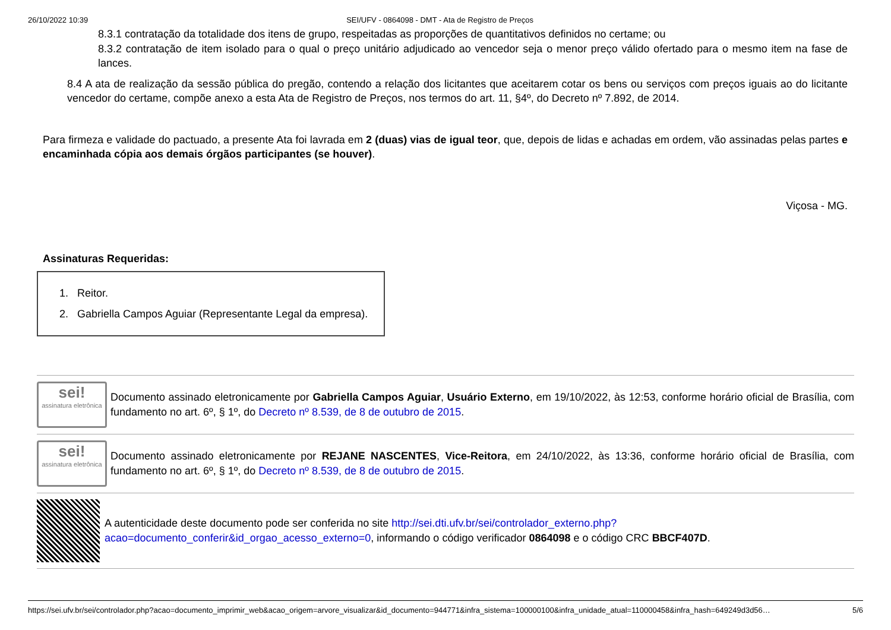26/10/2022 10:39 SEI/UFV - 0864098 - DMT - Ata de Registro de Preços
8.3.1 contratação da totalidade dos itens de grupo, respeitadas as proporções de quantitativos definidos no certame; ou
8.3.2 contratação de item isolado para o qual o preço unitário adjudicado ao vencedor seja o menor preço válido ofertado para o mesmo item na fase de lances.
8.4 A ata de realização da sessão pública do pregão, contendo a relação dos licitantes que aceitarem cotar os bens ou serviços com preços iguais ao do licitante vencedor do certame, compõe anexo a esta Ata de Registro de Preços, nos termos do art. 11, §4º, do Decreto nº 7.892, de 2014.
Para firmeza e validade do pactuado, a presente Ata foi lavrada em 2 (duas) vias de igual teor, que, depois de lidas e achadas em ordem, vão assinadas pelas partes e encaminhada cópia aos demais órgãos participantes (se houver).
Viçosa - MG.
Assinaturas Requeridas:
1. Reitor.
2. Gabriella Campos Aguiar (Representante Legal da empresa).
sei!
assinatura eletrônica
Documento assinado eletronicamente por Gabriella Campos Aguiar, Usuário Externo, em 19/10/2022, às 12:53, conforme horário oficial de Brasília, com fundamento no art. 6º, § 1º, do Decreto nº 8.539, de 8 de outubro de 2015.
sei!
assinatura eletrônica
Documento assinado eletronicamente por REJANE NASCENTES, Vice-Reitora, em 24/10/2022, às 13:36, conforme horário oficial de Brasília, com fundamento no art. 6º, § 1º, do Decreto nº 8.539, de 8 de outubro de 2015.
A autenticidade deste documento pode ser conferida no site http://sei.dti.ufv.br/sei/controlador_externo.php?acao=documento_conferir&id_orgao_acesso_externo=0, informando o código verificador 0864098 e o código CRC BBCF407D.
https://sei.ufv.br/sei/controlador.php?acao=documento_imprimir_web&acao_origem=arvore_visualizar&id_documento=944771&infra_sistema=100000100&infra_unidade_atual=110000458&infra_hash=649249d3d56… 5/6